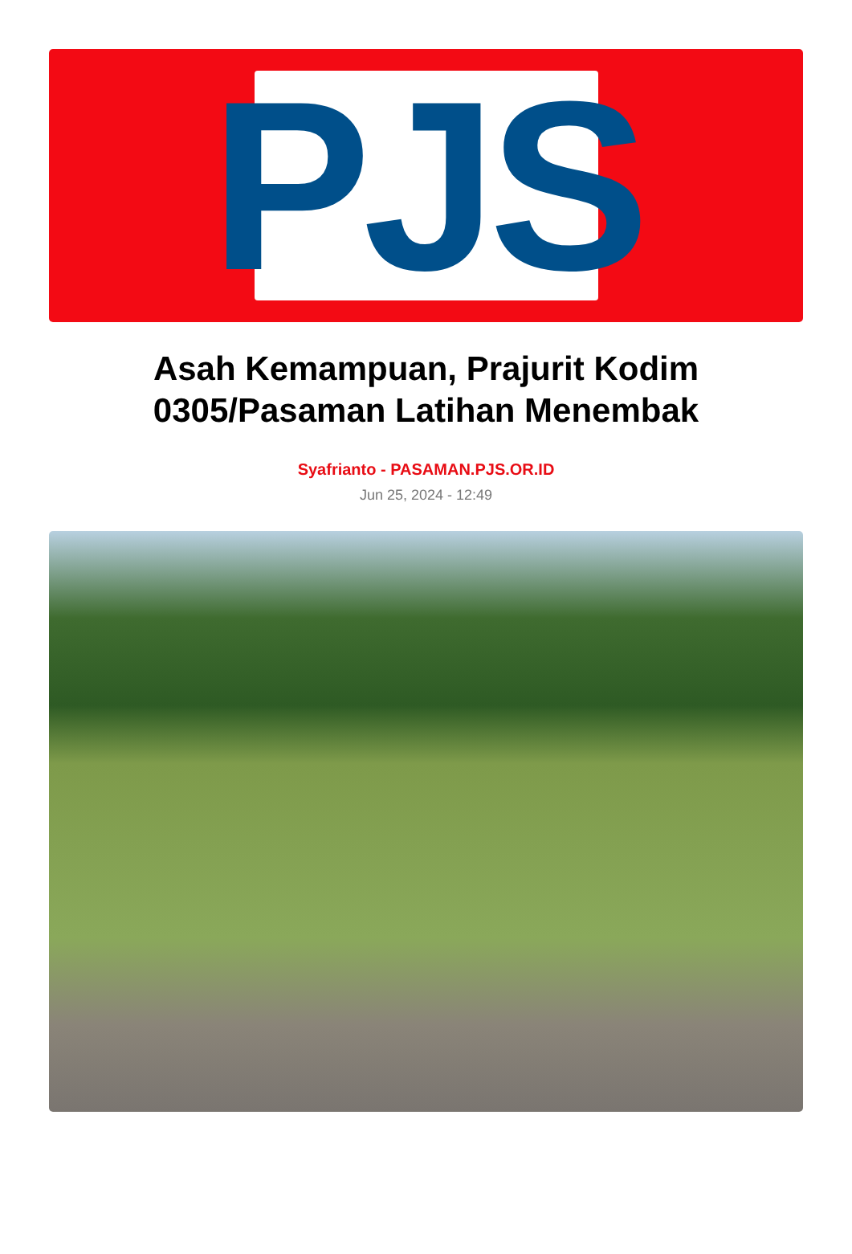PJS
Asah Kemampuan, Prajurit Kodim 0305/Pasaman Latihan Menembak
Syafrianto - PASAMAN.PJS.OR.ID
Jun 25, 2024 - 12:49